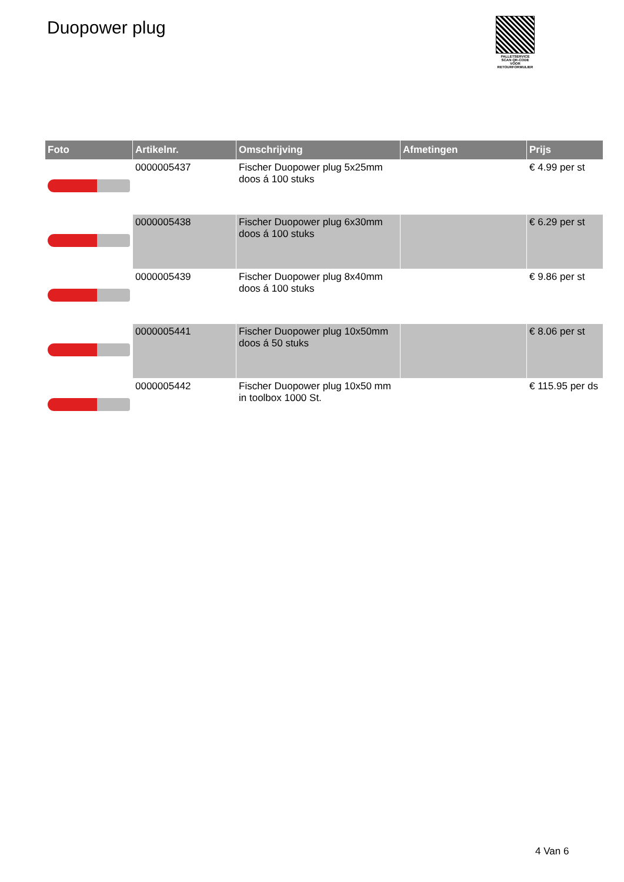Duopower plug
PALLETSERVICE
SCAN QR-CODE VOOR RETOURFORMULIER
| Foto | Artikelnr. | Omschrijving | Afmetingen | Prijs |
| --- | --- | --- | --- | --- |
| | 0000005437 | Fischer Duopower plug 5x25mm doos á 100 stuks | | € 4.99 per st |
| | 0000005438 | Fischer Duopower plug 6x30mm doos á 100 stuks | | € 6.29 per st |
| | 0000005439 | Fischer Duopower plug 8x40mm doos á 100 stuks | | € 9.86 per st |
| | 0000005441 | Fischer Duopower plug 10x50mm doos á 50 stuks | | € 8.06 per st |
| | 0000005442 | Fischer Duopower plug 10x50 mm in toolbox 1000 St. | | € 115.95 per ds |
4 Van 6